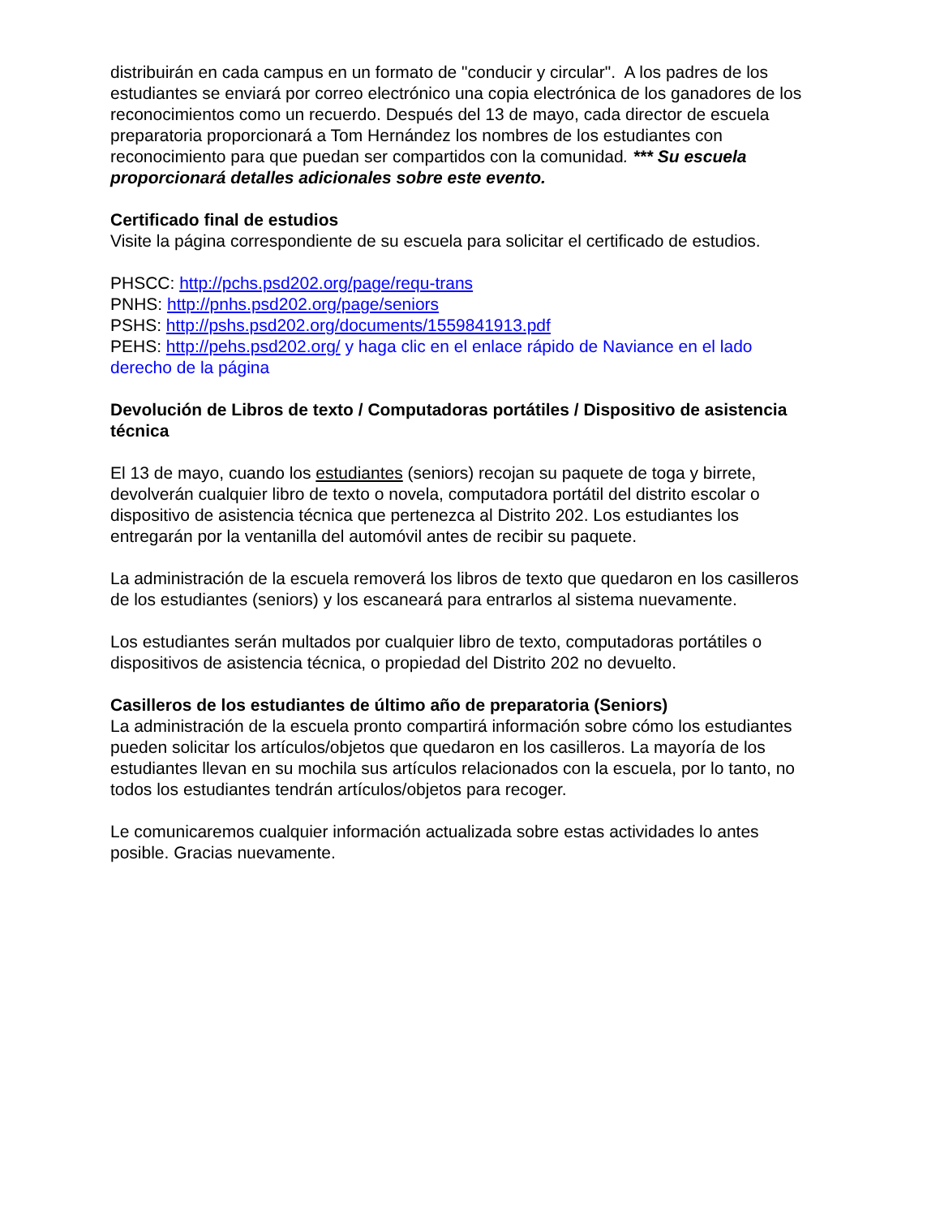distribuirán en cada campus en un formato de "conducir y circular". A los padres de los estudiantes se enviará por correo electrónico una copia electrónica de los ganadores de los reconocimientos como un recuerdo. Después del 13 de mayo, cada director de escuela preparatoria proporcionará a Tom Hernández los nombres de los estudiantes con reconocimiento para que puedan ser compartidos con la comunidad. *** Su escuela proporcionará detalles adicionales sobre este evento.
Certificado final de estudios
Visite la página correspondiente de su escuela para solicitar el certificado de estudios.
PHSCC: http://pchs.psd202.org/page/requ-trans
PNHS: http://pnhs.psd202.org/page/seniors
PSHS: http://pshs.psd202.org/documents/1559841913.pdf
PEHS: http://pehs.psd202.org/ y haga clic en el enlace rápido de Naviance en el lado derecho de la página
Devolución de Libros de texto / Computadoras portátiles / Dispositivo de asistencia técnica
El 13 de mayo, cuando los estudiantes (seniors) recojan su paquete de toga y birrete, devolverán cualquier libro de texto o novela, computadora portátil del distrito escolar o dispositivo de asistencia técnica que pertenezca al Distrito 202. Los estudiantes los entregarán por la ventanilla del automóvil antes de recibir su paquete.
La administración de la escuela removerá los libros de texto que quedaron en los casilleros de los estudiantes (seniors) y los escaneará para entrarlos al sistema nuevamente.
Los estudiantes serán multados por cualquier libro de texto, computadoras portátiles o dispositivos de asistencia técnica, o propiedad del Distrito 202 no devuelto.
Casilleros de los estudiantes de último año de preparatoria (Seniors)
La administración de la escuela pronto compartirá información sobre cómo los estudiantes pueden solicitar los artículos/objetos que quedaron en los casilleros. La mayoría de los estudiantes llevan en su mochila sus artículos relacionados con la escuela, por lo tanto, no todos los estudiantes tendrán artículos/objetos para recoger.
Le comunicaremos cualquier información actualizada sobre estas actividades lo antes posible. Gracias nuevamente.